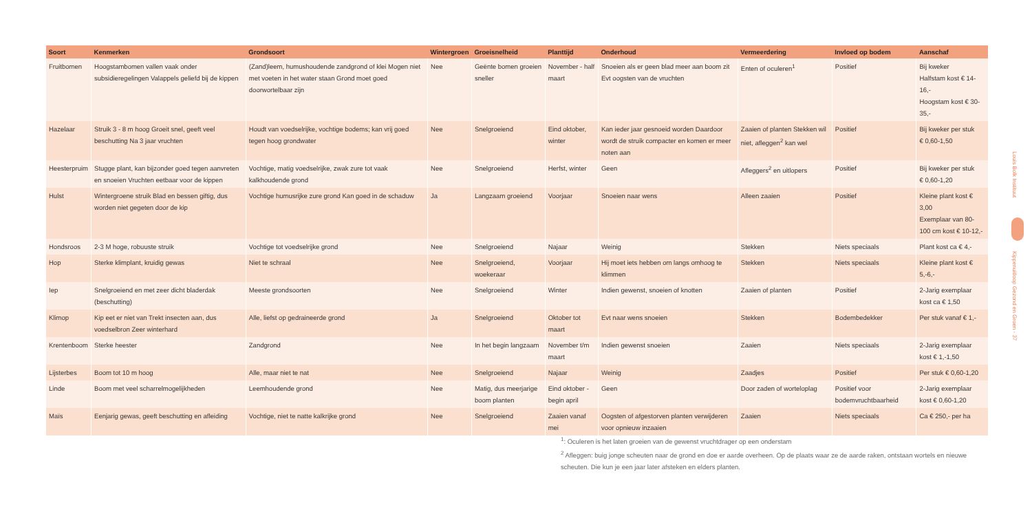| Soort | Kenmerken | Grondsoort | Wintergroen | Groeisnelheid | Planttijd | Onderhoud | Vermeerdering | Invloed op bodem | Aanschaf |
| --- | --- | --- | --- | --- | --- | --- | --- | --- | --- |
| Fruitbomen | Hoogstambomen vallen vaak onder subsidieregelingen Valappels geliefd bij de kippen | (Zand)leem, humushoudende zandgrond of klei Mogen niet met voeten in het water staan Grond moet goed doorwortelbaar zijn | Nee | Geënte bomen groeien sneller | November - half maart | Snoeien als er geen blad meer aan boom zit Evt oogsten van de vruchten | Enten of oculeren<sup>1</sup> | Positief | Bij kweker Halfstam kost € 14-16,- Hoogstam kost € 30-35,- |
| Hazelaar | Struik 3 - 8 m hoog Groeit snel, geeft veel beschutting Na 3 jaar vruchten | Houdt van voedselrijke, vochtige bodems; kan vrij goed tegen hoog grondwater | Nee | Snelgroeiend | Eind oktober, winter | Kan ieder jaar gesnoeid worden Daardoor wordt de struik compacter en komen er meer noten aan | Zaaien of planten Stekken wil niet, afleggen<sup>2</sup> kan wel | Positief | Bij kweker per stuk € 0,60-1,50 |
| Heesterpruim | Stugge plant, kan bijzonder goed tegen aanvreten en snoeien Vruchten eetbaar voor de kippen | Vochtige, matig voedselrijke, zwak zure tot vaak kalkhoudende grond | Nee | Snelgroeiend | Herfst, winter | Geen | Afleggers<sup>2</sup> en uitlopers | Positief | Bij kweker per stuk € 0,60-1,20 |
| Hulst | Wintergroene struik Blad en bessen giftig, dus worden niet gegeten door de kip | Vochtige humusrijke zure grond Kan goed in de schaduw | Ja | Langzaam groeiend | Voorjaar | Snoeien naar wens | Alleen zaaien | Positief | Kleine plant kost € 3,00 Exemplaar van 80-100 cm kost € 10-12,- |
| Hondsroos | 2-3 M hoge, robuuste struik | Vochtige tot voedselrijke grond | Nee | Snelgroeiend | Najaar | Weinig | Stekken | Niets speciaals | Plant kost ca € 4,- |
| Hop | Sterke klimplant, kruidig gewas | Niet te schraal | Nee | Snelgroeiend, woekeraar | Voorjaar | Hij moet iets hebben om langs omhoog te klimmen | Stekken | Niets speciaals | Kleine plant kost € 5,-6,- |
| Iep | Snelgroeiend en met zeer dicht bladerdak (beschutting) | Meeste grondsoorten | Nee | Snelgroeiend | Winter | Indien gewenst, snoeien of knotten | Zaaien of planten | Positief | 2-Jarig exemplaar kost ca € 1,50 |
| Klimop | Kip eet er niet van Trekt insecten aan, dus voedselbron Zeer winterhard | Alle, liefst op gedraineerde grond | Ja | Snelgroeiend | Oktober tot maart | Evt naar wens snoeien | Stekken | Bodembedekker | Per stuk vanaf € 1,- |
| Krentenboom | Sterke heester | Zandgrond | Nee | In het begin langzaam | November t/m maart | Indien gewenst snoeien | Zaaien | Niets speciaals | 2-Jarig exemplaar kost € 1,-1,50 |
| Lijsterbes | Boom tot 10 m hoog | Alle, maar niet te nat | Nee | Snelgroeiend | Najaar | Weinig | Zaadjes | Positief | Per stuk € 0,60-1,20 |
| Linde | Boom met veel scharrelmogelijkheden | Leemhoudende grond | Nee | Matig, dus meerjarige boom planten | Eind oktober - begin april | Geen | Door zaden of worteloplag | Positief voor bodemvruchtbaarheid | 2-Jarig exemplaar kost € 0,60-1,20 |
| Maïs | Eenjarig gewas, geeft beschutting en afleiding | Vochtige, niet te natte kalkrijke grond | Nee | Snelgroeiend | Zaaien vanaf mei | Oogsten of afgestorven planten verwijderen voor opnieuw inzaaien | Zaaien | Niets speciaals | Ca € 250,- per ha |
<sup>1</sup>: Oculeren is het laten groeien van de gewenst vruchtdrager op een onderstam
<sup>2</sup> Afleggen: buig jonge scheuten naar de grond en doe er aarde overheen. Op de plaats waar ze de aarde raken, ontstaan wortels en nieuwe scheuten. Die kun je een jaar later afsteken en elders planten.
Louis Bolk Instituut
Kippenuitloop Gezond en Groen - 37